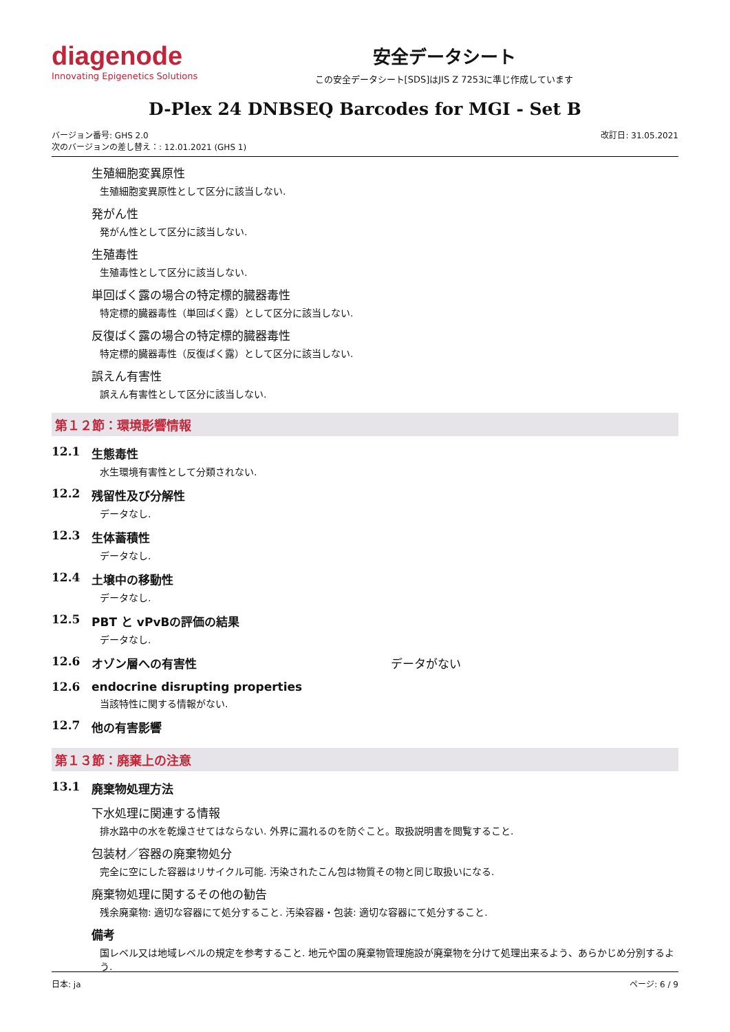diagenode
Innovating Epigenetics Solutions
安全データシート
この安全データシート[SDS]はJIS Z 7253に準じ作成しています
D-Plex 24 DNBSEQ Barcodes for MGI - Set B
バージョン番号: GHS 2.0
次のバージョンの差し替え：: 12.01.2021 (GHS 1)
改訂日: 31.05.2021
生殖細胞変異原性
生殖細胞変異原性として区分に該当しない.
発がん性
発がん性として区分に該当しない.
生殖毒性
生殖毒性として区分に該当しない.
単回ばく露の場合の特定標的臓器毒性
特定標的臓器毒性（単回ばく露）として区分に該当しない.
反復ばく露の場合の特定標的臓器毒性
特定標的臓器毒性（反復ばく露）として区分に該当しない.
誤えん有害性
誤えん有害性として区分に該当しない.
第１２節：環境影響情報
12.1 生態毒性
水生環境有害性として分類されない.
12.2 残留性及び分解性
データなし.
12.3 生体蓄積性
データなし.
12.4 土壌中の移動性
データなし.
12.5 PBT と vPvBの評価の結果
データなし.
12.6 オゾン層への有害性 データがない
12.6 endocrine disrupting properties
当該特性に関する情報がない.
12.7 他の有害影響
第１３節：廃棄上の注意
13.1 廃棄物処理方法
下水処理に関連する情報
排水路中の水を乾燥させてはならない. 外界に漏れるのを防ぐこと。取扱説明書を閲覧すること.
包装材／容器の廃棄物処分
完全に空にした容器はリサイクル可能. 汚染されたこん包は物質その物と同じ取扱いになる.
廃棄物処理に関するその他の勧告
残余廃棄物: 適切な容器にて処分すること. 汚染容器・包装: 適切な容器にて処分すること.
備考
国レベル又は地域レベルの規定を参考すること. 地元や国の廃棄物管理施設が廃棄物を分けて処理出来るよう、あらかじめ分別するよう.
日本: ja ページ: 6 / 9